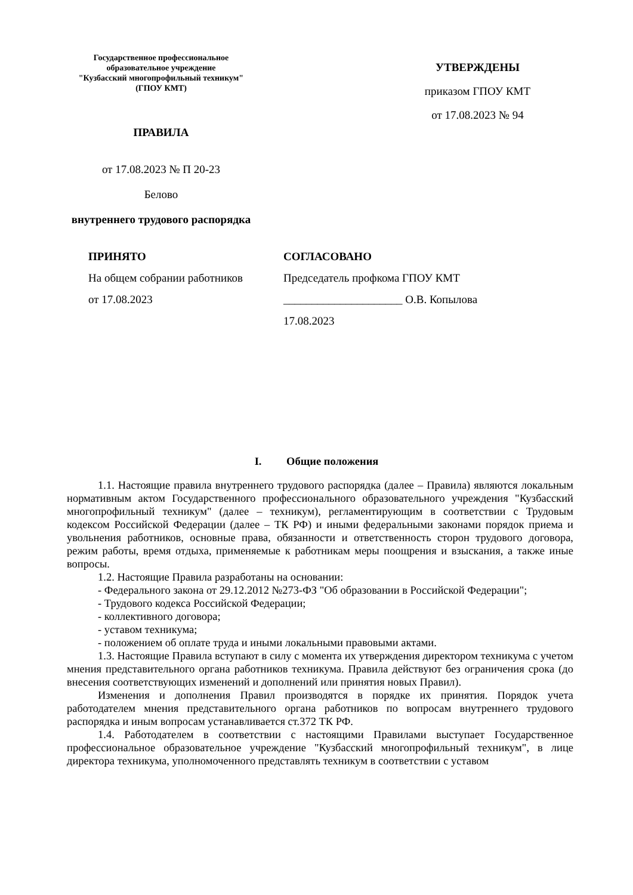Государственное профессиональное
образовательное учреждение
"Кузбасский многопрофильный техникум"
(ГПОУ КМТ)
ПРАВИЛА
от 17.08.2023 № П 20-23
Белово
внутреннего трудового распорядка
УТВЕРЖДЕНЫ
приказом ГПОУ КМТ
от 17.08.2023 № 94
ПРИНЯТО
На общем собрании работников
от 17.08.2023
СОГЛАСОВАНО
Председатель профкома ГПОУ КМТ
_____________________ О.В. Копылова
17.08.2023
I. Общие положения
1.1. Настоящие правила внутреннего трудового распорядка (далее – Правила) являются локальным нормативным актом Государственного профессионального образовательного учреждения "Кузбасский многопрофильный техникум" (далее – техникум), регламентирующим в соответствии с Трудовым кодексом Российской Федерации (далее – ТК РФ) и иными федеральными законами порядок приема и увольнения работников, основные права, обязанности и ответственность сторон трудового договора, режим работы, время отдыха, применяемые к работникам меры поощрения и взыскания, а также иные вопросы.
1.2. Настоящие Правила разработаны на основании:
- Федерального закона от 29.12.2012 №273-ФЗ "Об образовании в Российской Федерации";
- Трудового кодекса Российской Федерации;
- коллективного договора;
- уставом техникума;
- положением об оплате труда и иными локальными правовыми актами.
1.3. Настоящие Правила вступают в силу с момента их утверждения директором техникума с учетом мнения представительного органа работников техникума. Правила действуют без ограничения срока (до внесения соответствующих изменений и дополнений или принятия новых Правил).
Изменения и дополнения Правил производятся в порядке их принятия. Порядок учета работодателем мнения представительного органа работников по вопросам внутреннего трудового распорядка и иным вопросам устанавливается ст.372 ТК РФ.
1.4. Работодателем в соответствии с настоящими Правилами выступает Государственное профессиональное образовательное учреждение "Кузбасский многопрофильный техникум", в лице директора техникума, уполномоченного представлять техникум в соответствии с уставом